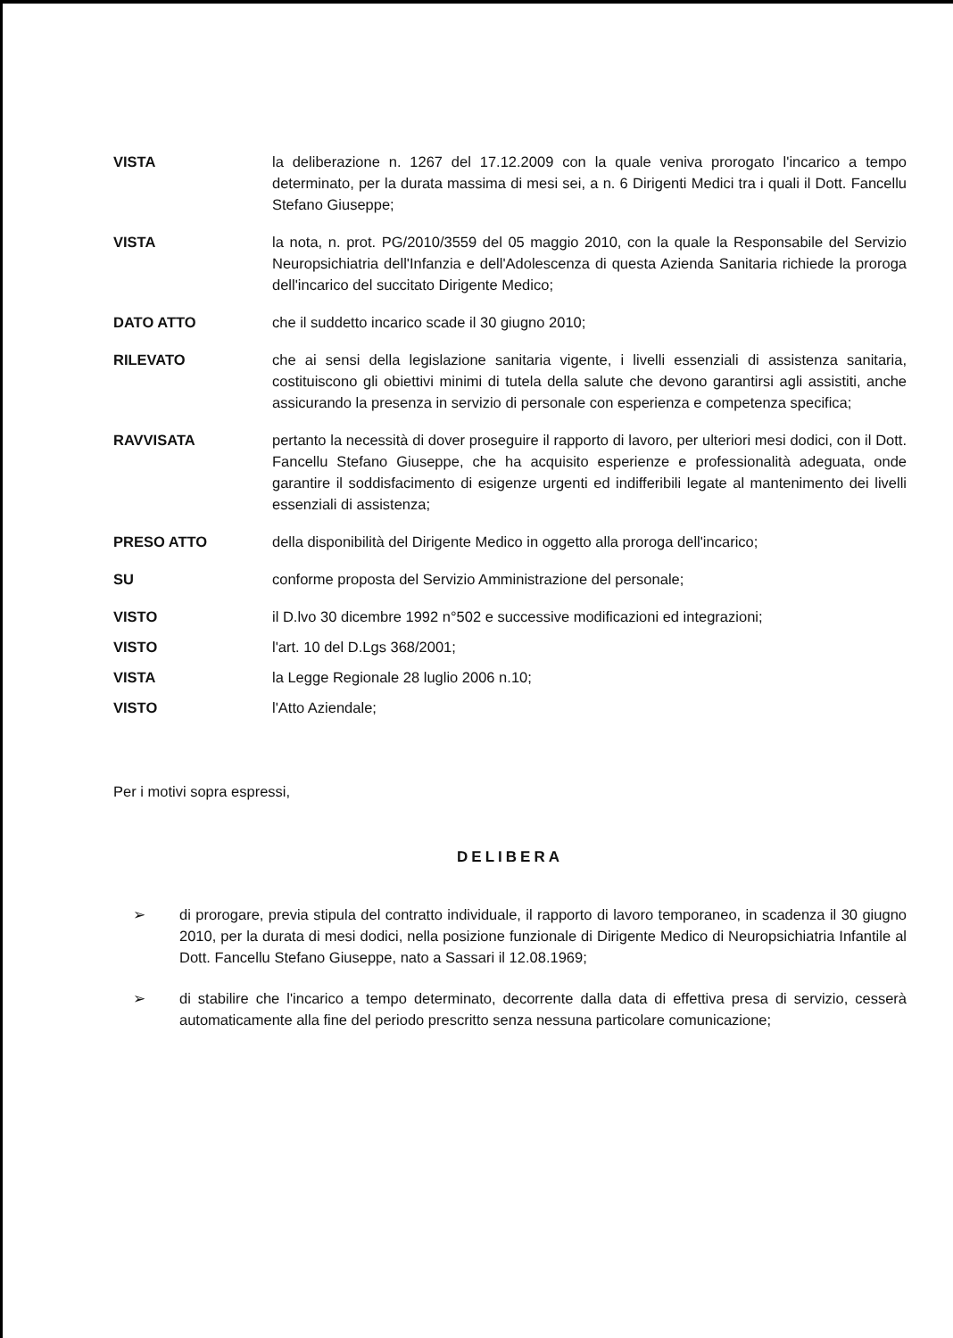VISTA la deliberazione n. 1267 del 17.12.2009 con la quale veniva prorogato l'incarico a tempo determinato, per la durata massima di mesi sei, a n. 6 Dirigenti Medici tra i quali il Dott. Fancellu Stefano Giuseppe;
VISTA la nota, n. prot. PG/2010/3559 del 05 maggio 2010, con la quale la Responsabile del Servizio Neuropsichiatria dell'Infanzia e dell'Adolescenza di questa Azienda Sanitaria richiede la proroga dell'incarico del succitato Dirigente Medico;
DATO ATTO che il suddetto incarico scade il 30 giugno 2010;
RILEVATO che ai sensi della legislazione sanitaria vigente, i livelli essenziali di assistenza sanitaria, costituiscono gli obiettivi minimi di tutela della salute che devono garantirsi agli assistiti, anche assicurando la presenza in servizio di personale con esperienza e competenza specifica;
RAVVISATA pertanto la necessità di dover proseguire il rapporto di lavoro, per ulteriori mesi dodici, con il Dott. Fancellu Stefano Giuseppe, che ha acquisito esperienze e professionalità adeguata, onde garantire il soddisfacimento di esigenze urgenti ed indifferibili legate al mantenimento dei livelli essenziali di assistenza;
PRESO ATTO della disponibilità del Dirigente Medico in oggetto alla proroga dell'incarico;
SU conforme proposta del Servizio Amministrazione del personale;
VISTO il D.lvo 30 dicembre 1992 n°502 e successive modificazioni ed integrazioni;
VISTO l'art. 10 del D.Lgs 368/2001;
VISTA la Legge Regionale 28 luglio 2006 n.10;
VISTO l'Atto Aziendale;
Per i motivi sopra espressi,
DELIBERA
➢ di prorogare, previa stipula del contratto individuale, il rapporto di lavoro temporaneo, in scadenza il 30 giugno 2010, per la durata di mesi dodici, nella posizione funzionale di Dirigente Medico di Neuropsichiatria Infantile al Dott. Fancellu Stefano Giuseppe, nato a Sassari il 12.08.1969;
➢ di stabilire che l'incarico a tempo determinato, decorrente dalla data di effettiva presa di servizio, cesserà automaticamente alla fine del periodo prescritto senza nessuna particolare comunicazione;